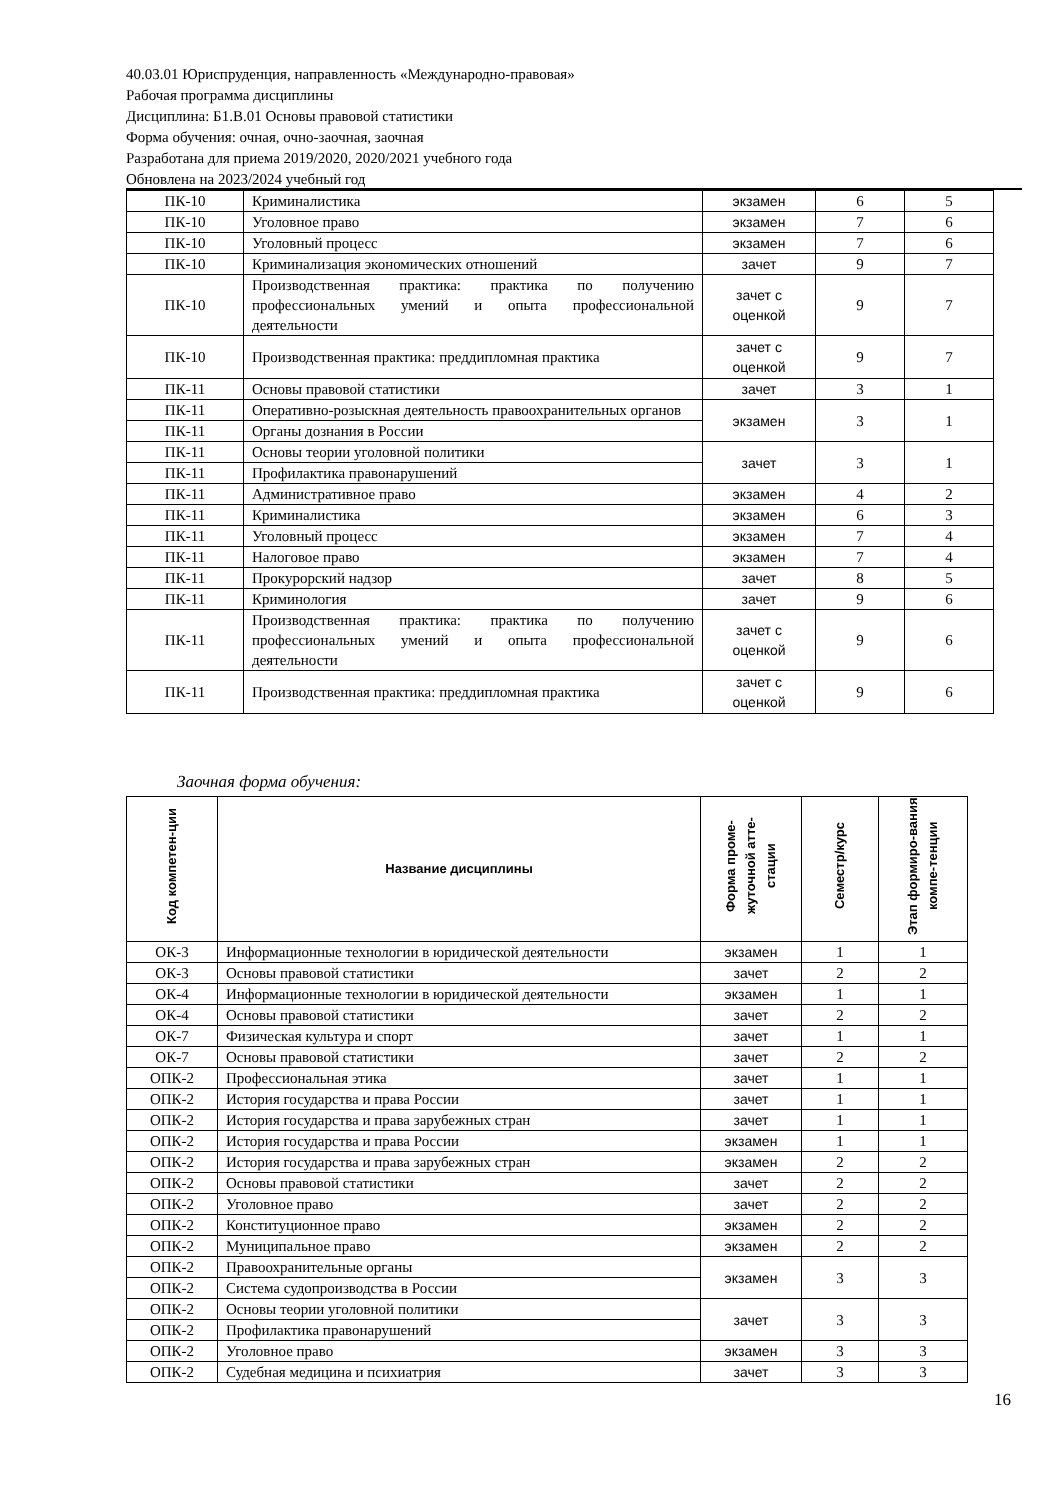40.03.01 Юриспруденция, направленность «Международно-правовая»
Рабочая программа дисциплины
Дисциплина: Б1.В.01 Основы правовой статистики
Форма обучения: очная, очно-заочная, заочная
Разработана для приема 2019/2020, 2020/2021 учебного года
Обновлена на 2023/2024 учебный год
| ПК-10 | Криминалистика | экзамен | 6 | 5 |
| ПК-10 | Уголовное право | экзамен | 7 | 6 |
| ПК-10 | Уголовный процесс | экзамен | 7 | 6 |
| ПК-10 | Криминализация экономических отношений | зачет | 9 | 7 |
| ПК-10 | Производственная практика: практика по получению профессиональных умений и опыта профессиональной деятельности | зачет с оценкой | 9 | 7 |
| ПК-10 | Производственная практика: преддипломная практика | зачет с оценкой | 9 | 7 |
| ПК-11 | Основы правовой статистики | зачет | 3 | 1 |
| ПК-11 | Оперативно-розыскная деятельность правоохранительных органов | экзамен | 3 | 1 |
| ПК-11 | Органы дознания в России | | | |
| ПК-11 | Основы теории уголовной политики | зачет | 3 | 1 |
| ПК-11 | Профилактика правонарушений | | | |
| ПК-11 | Административное право | экзамен | 4 | 2 |
| ПК-11 | Криминалистика | экзамен | 6 | 3 |
| ПК-11 | Уголовный процесс | экзамен | 7 | 4 |
| ПК-11 | Налоговое право | экзамен | 7 | 4 |
| ПК-11 | Прокурорский надзор | зачет | 8 | 5 |
| ПК-11 | Криминология | зачет | 9 | 6 |
| ПК-11 | Производственная практика: практика по получению профессиональных умений и опыта профессиональной деятельности | зачет с оценкой | 9 | 6 |
| ПК-11 | Производственная практика: преддипломная практика | зачет с оценкой | 9 | 6 |
Заочная форма обучения:
| Код компетен-ции | Название дисциплины | Форма проме-жуточной атте-стации | Семестр/курс | Этап формиро-вания компе-тенции |
| --- | --- | --- | --- | --- |
| ОК-3 | Информационные технологии в юридической деятельности | экзамен | 1 | 1 |
| ОК-3 | Основы правовой статистики | зачет | 2 | 2 |
| ОК-4 | Информационные технологии в юридической деятельности | экзамен | 1 | 1 |
| ОК-4 | Основы правовой статистики | зачет | 2 | 2 |
| ОК-7 | Физическая культура и спорт | зачет | 1 | 1 |
| ОК-7 | Основы правовой статистики | зачет | 2 | 2 |
| ОПК-2 | Профессиональная этика | зачет | 1 | 1 |
| ОПК-2 | История государства и права России | зачет | 1 | 1 |
| ОПК-2 | История государства и права зарубежных стран | зачет | 1 | 1 |
| ОПК-2 | История государства и права России | экзамен | 1 | 1 |
| ОПК-2 | История государства и права зарубежных стран | экзамен | 2 | 2 |
| ОПК-2 | Основы правовой статистики | зачет | 2 | 2 |
| ОПК-2 | Уголовное право | зачет | 2 | 2 |
| ОПК-2 | Конституционное право | экзамен | 2 | 2 |
| ОПК-2 | Муниципальное право | экзамен | 2 | 2 |
| ОПК-2 | Правоохранительные органы | экзамен | 3 | 3 |
| ОПК-2 | Система судопроизводства в России | | | |
| ОПК-2 | Основы теории уголовной политики | зачет | 3 | 3 |
| ОПК-2 | Профилактика правонарушений | | | |
| ОПК-2 | Уголовное право | экзамен | 3 | 3 |
| ОПК-2 | Судебная медицина и психиатрия | зачет | 3 | 3 |
16